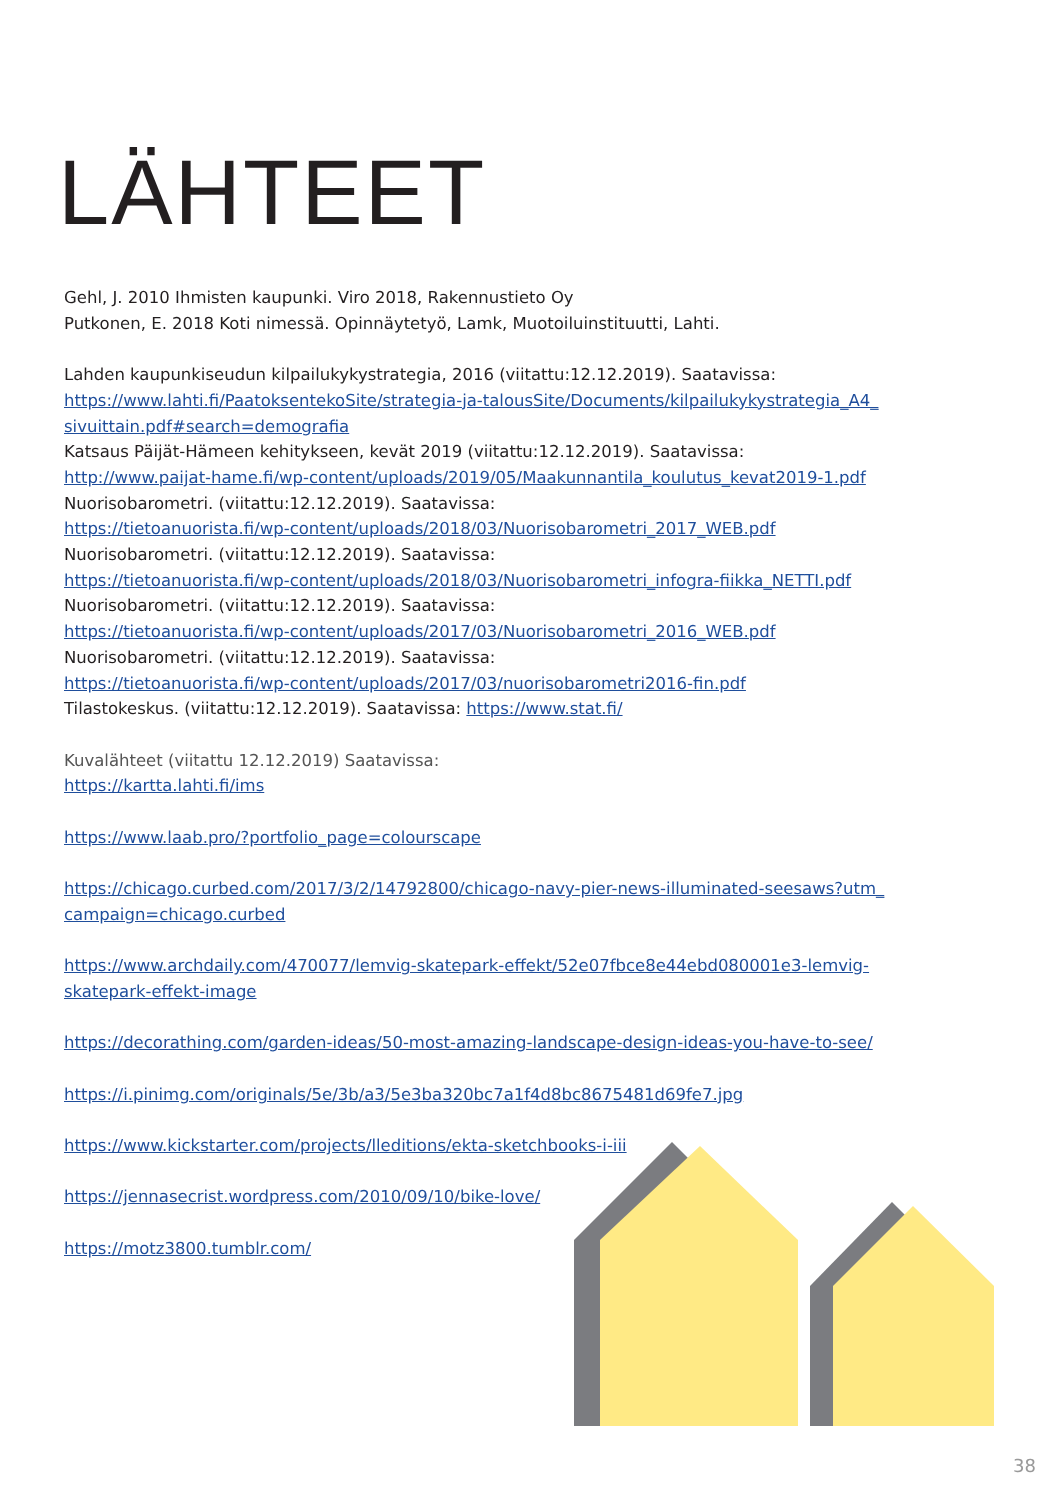LÄHTEET
Gehl, J. 2010 Ihmisten kaupunki. Viro 2018, Rakennustieto Oy
Putkonen, E. 2018 Koti nimessä. Opinnäytetyö, Lamk, Muotoiluinstituutti, Lahti.
Lahden kaupunkiseudun kilpailukykystrategia, 2016 (viitattu:12.12.2019). Saatavissa:
https://www.lahti.fi/PaatoksentekoSite/strategia-ja-talousSite/Documents/kilpailukykystrategia_A4_ sivuittain.pdf#search=demografia
Katsaus Päijät-Hämeen kehitykseen, kevät 2019 (viitattu:12.12.2019). Saatavissa:
http://www.paijat-hame.fi/wp-content/uploads/2019/05/Maakunnantila_koulutus_kevat2019-1.pdf
Nuorisobarometri. (viitattu:12.12.2019). Saatavissa:
https://tietoanuorista.fi/wp-content/uploads/2018/03/Nuorisobarometri_2017_WEB.pdf
Nuorisobarometri. (viitattu:12.12.2019). Saatavissa:
https://tietoanuorista.fi/wp-content/uploads/2018/03/Nuorisobarometri_infogra-fiikka_NETTI.pdf
Nuorisobarometri. (viitattu:12.12.2019). Saatavissa:
https://tietoanuorista.fi/wp-content/uploads/2017/03/Nuorisobarometri_2016_WEB.pdf
Nuorisobarometri. (viitattu:12.12.2019). Saatavissa:
https://tietoanuorista.fi/wp-content/uploads/2017/03/nuorisobarometri2016-fin.pdf
Tilastokeskus. (viitattu:12.12.2019). Saatavissa: https://www.stat.fi/
Kuvalähteet (viitattu 12.12.2019) Saatavissa:
https://kartta.lahti.fi/ims
https://www.laab.pro/?portfolio_page=colourscape
https://chicago.curbed.com/2017/3/2/14792800/chicago-navy-pier-news-illuminated-seesaws?utm_ campaign=chicago.curbed
https://www.archdaily.com/470077/lemvig-skatepark-effekt/52e07fbce8e44ebd080001e3-lemvig-skatepark-effekt-image
https://decorathing.com/garden-ideas/50-most-amazing-landscape-design-ideas-you-have-to-see/
https://i.pinimg.com/originals/5e/3b/a3/5e3ba320bc7a1f4d8bc8675481d69fe7.jpg
https://www.kickstarter.com/projects/lleditions/ekta-sketchbooks-i-iii
https://jennasecrist.wordpress.com/2010/09/10/bike-love/
https://motz3800.tumblr.com/
38